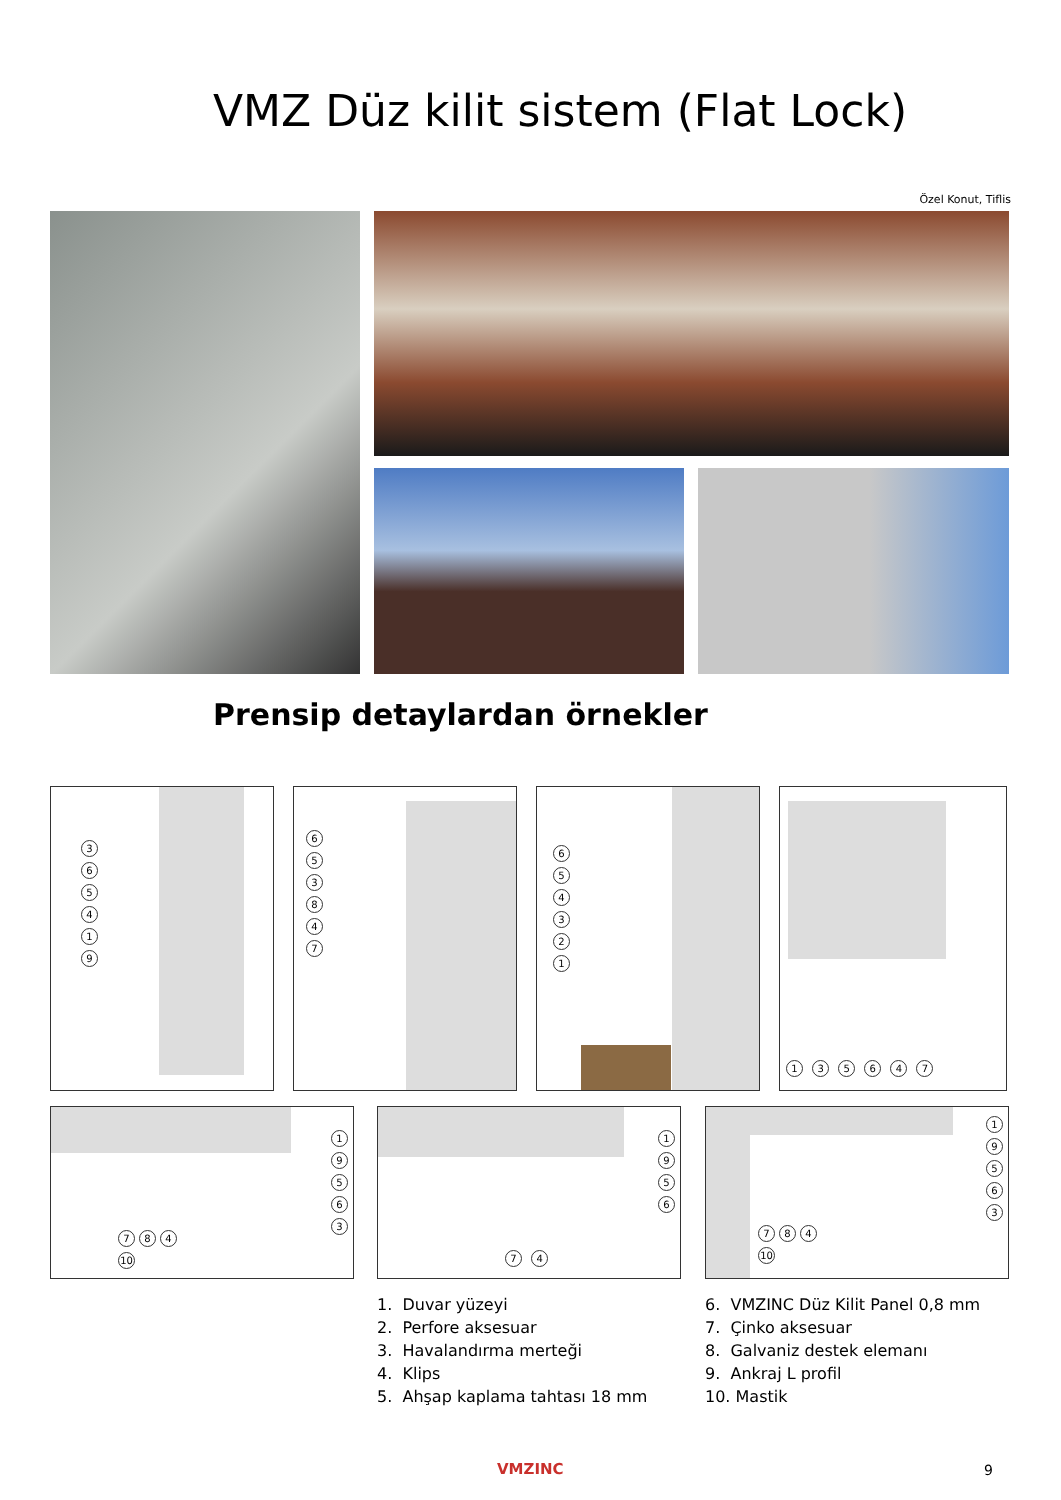VMZ Düz kilit sistem (Flat Lock)
Özel Konut, Tiflis
Prensip detaylardan örnekler
365419 653847 654321 1 3 5 6 4 7
19563
7 8 4
10
1956
7 4
19563
7 8 4
10
1. Duvar yüzeyi
2. Perfore aksesuar
3. Havalandırma merteği
4. Klips
5. Ahşap kaplama tahtası 18 mm
6. VMZINC Düz Kilit Panel 0,8 mm
7. Çinko aksesuar
8. Galvaniz destek elemanı
9. Ankraj L profil
10. Mastik
VMZINC 9